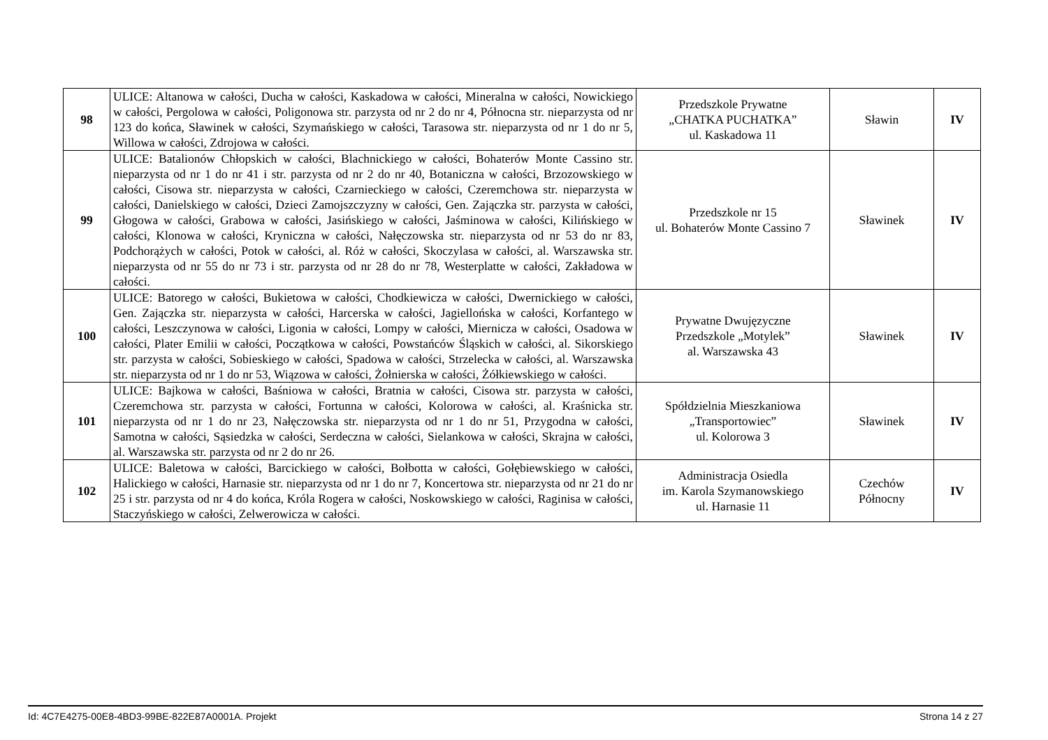| 98 | ULICE: Altanowa w całości, Ducha w całości, Kaskadowa w całości, Mineralna w całości, Nowickiego w całości, Pergolowa w całości, Poligonowa str. parzysta od nr 2 do nr 4, Północna str. nieparzysta od nr 123 do końca, Sławinek w całości, Szymańskiego w całości, Tarasowa str. nieparzysta od nr 1 do nr 5, Willowa w całości, Zdrojowa w całości. | Przedszkole Prywatne „CHATKA PUCHATKA” ul. Kaskadowa 11 | Sławin | IV |
| 99 | ULICE: Batalionów Chłopskich w całości, Blachnickiego w całości, Bohaterów Monte Cassino str. nieparzysta od nr 1 do nr 41 i str. parzysta od nr 2 do nr 40, Botaniczna w całości, Brzozowskiego w całości, Cisowa str. nieparzysta w całości, Czarnieckiego w całości, Czeremchowa str. nieparzysta w całości, Danielskiego w całości, Dzieci Zamojszczyzny w całości, Gen. Zajączka str. parzysta w całości, Głogowa w całości, Grabowa w całości, Jasińskiego w całości, Jaśminowa w całości, Kilińskiego w całości, Klonowa w całości, Kryniczna w całości, Nałęczowska str. nieparzysta od nr 53 do nr 83, Podchorążych w całości, Potok w całości, al. Róż w całości, Skoczylasa w całości, al. Warszawska str. nieparzysta od nr 55 do nr 73 i str. parzysta od nr 28 do nr 78, Westerplatte w całości, Zakładowa w całości. | Przedszkole nr 15 ul. Bohaterów Monte Cassino 7 | Sławinek | IV |
| 100 | ULICE: Batorego w całości, Bukietowa w całości, Chodkiewicza w całości, Dwernickiego w całości, Gen. Zajączka str. nieparzysta w całości, Harcerska w całości, Jagiellońska w całości, Korfantego w całości, Leszczynowa w całości, Ligonia w całości, Lompy w całości, Miernicza w całości, Osadowa w całości, Plater Emilii w całości, Początkowa w całości, Powstańców Śląskich w całości, al. Sikorskiego str. parzysta w całości, Sobieskiego w całości, Spadowa w całości, Strzelecka w całości, al. Warszawska str. nieparzysta od nr 1 do nr 53, Wiązowa w całości, Żołnierska w całości, Żółkiewskiego w całości. | Prywatne Dwujęzyczne Przedszkole „Motylek” al. Warszawska 43 | Sławinek | IV |
| 101 | ULICE: Bajkowa w całości, Baśniowa w całości, Bratnia w całości, Cisowa str. parzysta w całości, Czeremchowa str. parzysta w całości, Fortunna w całości, Kolorowa w całości, al. Kraśnicka str. nieparzysta od nr 1 do nr 23, Nałęczowska str. nieparzysta od nr 1 do nr 51, Przygodna w całości, Samotna w całości, Sąsiedzka w całości, Serdeczna w całości, Sielankowa w całości, Skrajna w całości, al. Warszawska str. parzysta od nr 2 do nr 26. | Spółdzielnia Mieszkaniowa „Transportowiec” ul. Kolorowa 3 | Sławinek | IV |
| 102 | ULICE: Baletowa w całości, Barcickiego w całości, Bołbotta w całości, Gołębiewskiego w całości, Halickiego w całości, Harnasie str. nieparzysta od nr 1 do nr 7, Koncertowa str. nieparzysta od nr 21 do nr 25 i str. parzysta od nr 4 do końca, Króla Rogera w całości, Noskowskiego w całości, Raginisa w całości, Staczyńskiego w całości, Zelwerowicza w całości. | Administracja Osiedla im. Karola Szymanowskiego ul. Harnasie 11 | Czechów Północny | IV |
Id: 4C7E4275-00E8-4BD3-99BE-822E87A0001A. Projekt Strona 14 z 27